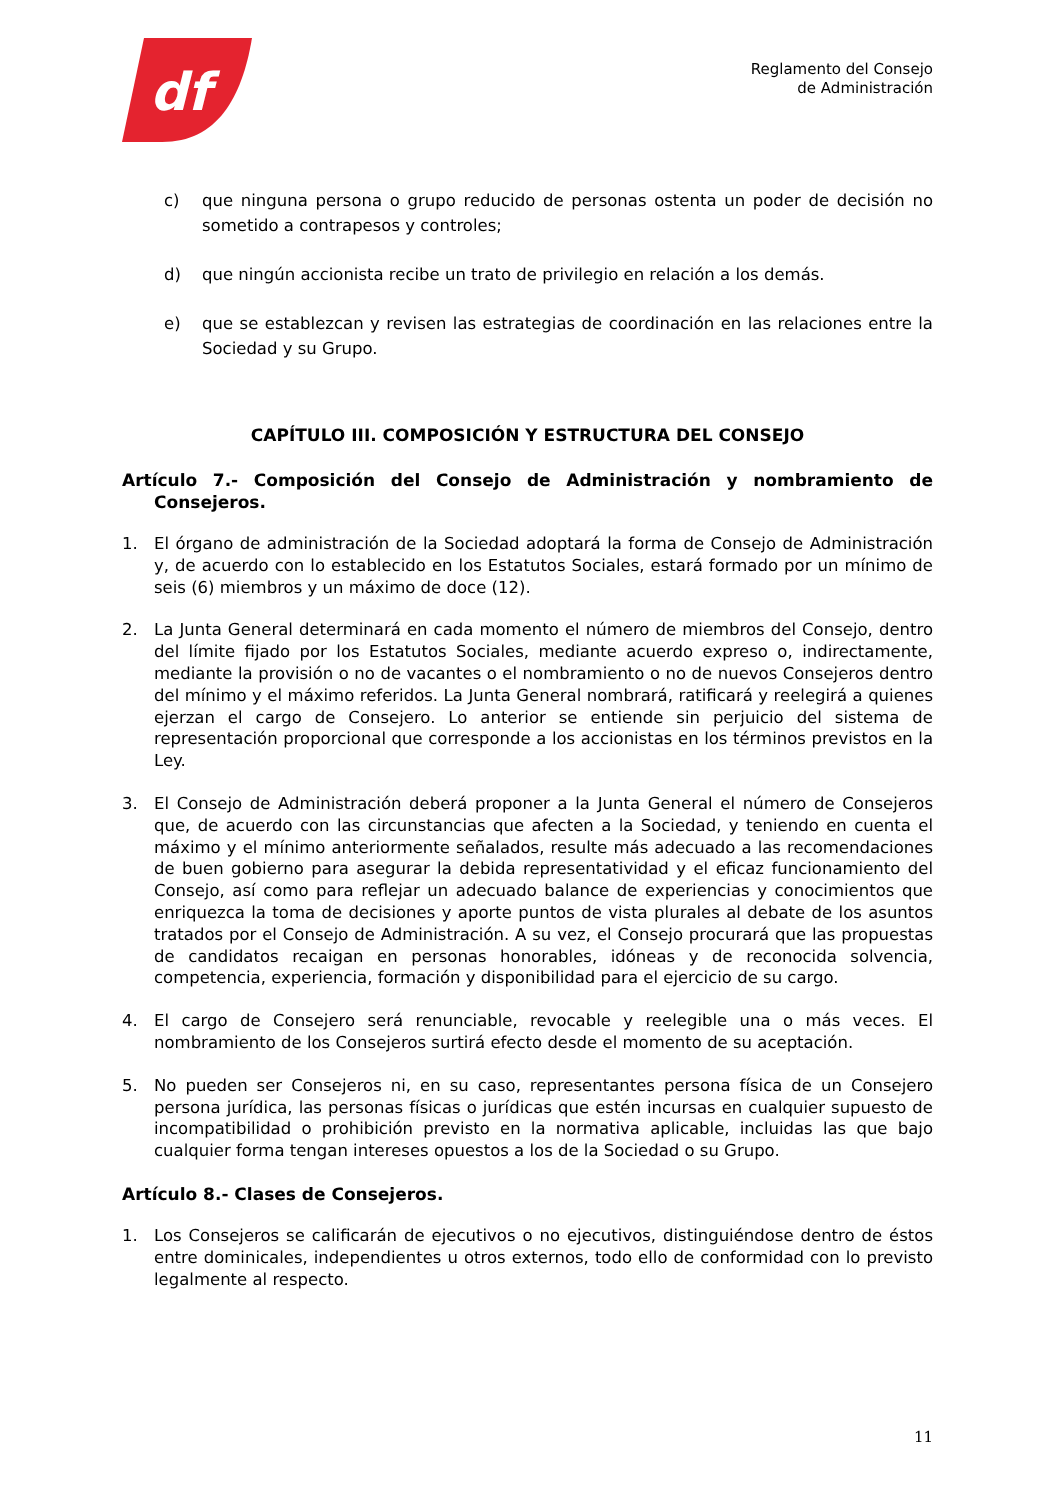df
Reglamento del Consejo
de Administración
c) que ninguna persona o grupo reducido de personas ostenta un poder de decisión no sometido a contrapesos y controles;
d) que ningún accionista recibe un trato de privilegio en relación a los demás.
e) que se establezcan y revisen las estrategias de coordinación en las relaciones entre la Sociedad y su Grupo.
CAPÍTULO III. COMPOSICIÓN Y ESTRUCTURA DEL CONSEJO
Artículo 7.- Composición del Consejo de Administración y nombramiento de Consejeros.
1. El órgano de administración de la Sociedad adoptará la forma de Consejo de Administración y, de acuerdo con lo establecido en los Estatutos Sociales, estará formado por un mínimo de seis (6) miembros y un máximo de doce (12).
2. La Junta General determinará en cada momento el número de miembros del Consejo, dentro del límite fijado por los Estatutos Sociales, mediante acuerdo expreso o, indirectamente, mediante la provisión o no de vacantes o el nombramiento o no de nuevos Consejeros dentro del mínimo y el máximo referidos. La Junta General nombrará, ratificará y reelegirá a quienes ejerzan el cargo de Consejero. Lo anterior se entiende sin perjuicio del sistema de representación proporcional que corresponde a los accionistas en los términos previstos en la Ley.
3. El Consejo de Administración deberá proponer a la Junta General el número de Consejeros que, de acuerdo con las circunstancias que afecten a la Sociedad, y teniendo en cuenta el máximo y el mínimo anteriormente señalados, resulte más adecuado a las recomendaciones de buen gobierno para asegurar la debida representatividad y el eficaz funcionamiento del Consejo, así como para reflejar un adecuado balance de experiencias y conocimientos que enriquezca la toma de decisiones y aporte puntos de vista plurales al debate de los asuntos tratados por el Consejo de Administración. A su vez, el Consejo procurará que las propuestas de candidatos recaigan en personas honorables, idóneas y de reconocida solvencia, competencia, experiencia, formación y disponibilidad para el ejercicio de su cargo.
4. El cargo de Consejero será renunciable, revocable y reelegible una o más veces. El nombramiento de los Consejeros surtirá efecto desde el momento de su aceptación.
5. No pueden ser Consejeros ni, en su caso, representantes persona física de un Consejero persona jurídica, las personas físicas o jurídicas que estén incursas en cualquier supuesto de incompatibilidad o prohibición previsto en la normativa aplicable, incluidas las que bajo cualquier forma tengan intereses opuestos a los de la Sociedad o su Grupo.
Artículo 8.- Clases de Consejeros.
1. Los Consejeros se calificarán de ejecutivos o no ejecutivos, distinguiéndose dentro de éstos entre dominicales, independientes u otros externos, todo ello de conformidad con lo previsto legalmente al respecto.
11